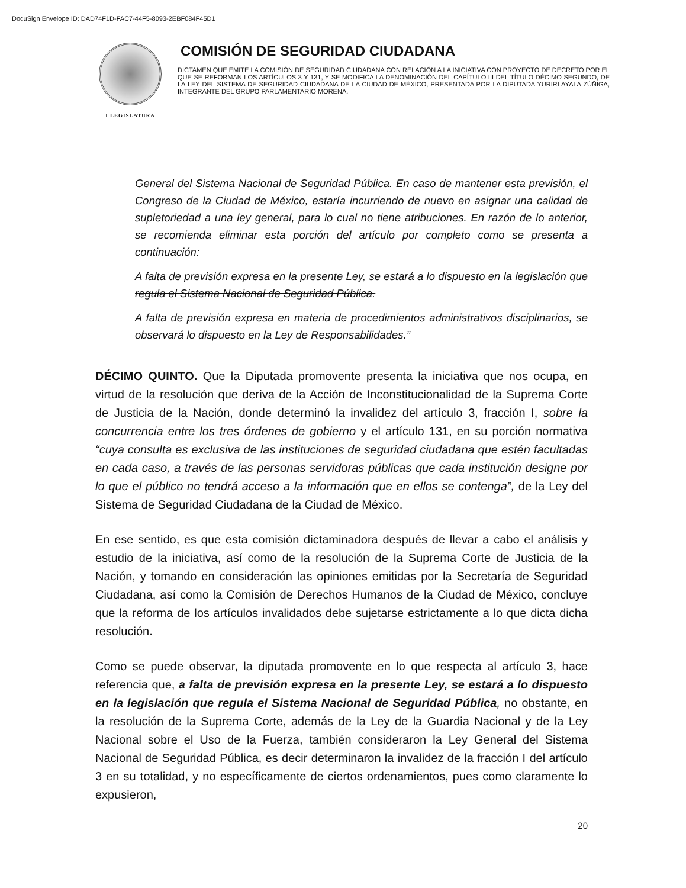DocuSign Envelope ID: DAD74F1D-FAC7-44F5-8093-2EBF084F45D1
I LEGISLATURA
COMISIÓN DE SEGURIDAD CIUDADANA
DICTAMEN QUE EMITE LA COMISIÓN DE SEGURIDAD CIUDADANA CON RELACIÓN A LA INICIATIVA CON PROYECTO DE DECRETO POR EL QUE SE REFORMAN LOS ARTÍCULOS 3 Y 131, Y SE MODIFICA LA DENOMINACIÓN DEL CAPÍTULO III DEL TÍTULO DÉCIMO SEGUNDO, DE LA LEY DEL SISTEMA DE SEGURIDAD CIUDADANA DE LA CIUDAD DE MÉXICO, PRESENTADA POR LA DIPUTADA YURIRI AYALA ZÚÑIGA, INTEGRANTE DEL GRUPO PARLAMENTARIO MORENA.
General del Sistema Nacional de Seguridad Pública. En caso de mantener esta previsión, el Congreso de la Ciudad de México, estaría incurriendo de nuevo en asignar una calidad de supletoriedad a una ley general, para lo cual no tiene atribuciones. En razón de lo anterior, se recomienda eliminar esta porción del artículo por completo como se presenta a continuación:
A falta de previsión expresa en la presente Ley, se estará a lo dispuesto en la legislación que regula el Sistema Nacional de Seguridad Pública.
A falta de previsión expresa en materia de procedimientos administrativos disciplinarios, se observará lo dispuesto en la Ley de Responsabilidades.”
DÉCIMO QUINTO. Que la Diputada promovente presenta la iniciativa que nos ocupa, en virtud de la resolución que deriva de la Acción de Inconstitucionalidad de la Suprema Corte de Justicia de la Nación, donde determinó la invalidez del artículo 3, fracción I, sobre la concurrencia entre los tres órdenes de gobierno y el artículo 131, en su porción normativa “cuya consulta es exclusiva de las instituciones de seguridad ciudadana que estén facultadas en cada caso, a través de las personas servidoras públicas que cada institución designe por lo que el público no tendrá acceso a la información que en ellos se contenga”, de la Ley del Sistema de Seguridad Ciudadana de la Ciudad de México.
En ese sentido, es que esta comisión dictaminadora después de llevar a cabo el análisis y estudio de la iniciativa, así como de la resolución de la Suprema Corte de Justicia de la Nación, y tomando en consideración las opiniones emitidas por la Secretaría de Seguridad Ciudadana, así como la Comisión de Derechos Humanos de la Ciudad de México, concluye que la reforma de los artículos invalidados debe sujetarse estrictamente a lo que dicta dicha resolución.
Como se puede observar, la diputada promovente en lo que respecta al artículo 3, hace referencia que, a falta de previsión expresa en la presente Ley, se estará a lo dispuesto en la legislación que regula el Sistema Nacional de Seguridad Pública, no obstante, en la resolución de la Suprema Corte, además de la Ley de la Guardia Nacional y de la Ley Nacional sobre el Uso de la Fuerza, también consideraron la Ley General del Sistema Nacional de Seguridad Pública, es decir determinaron la invalidez de la fracción I del artículo 3 en su totalidad, y no específicamente de ciertos ordenamientos, pues como claramente lo expusieron,
20